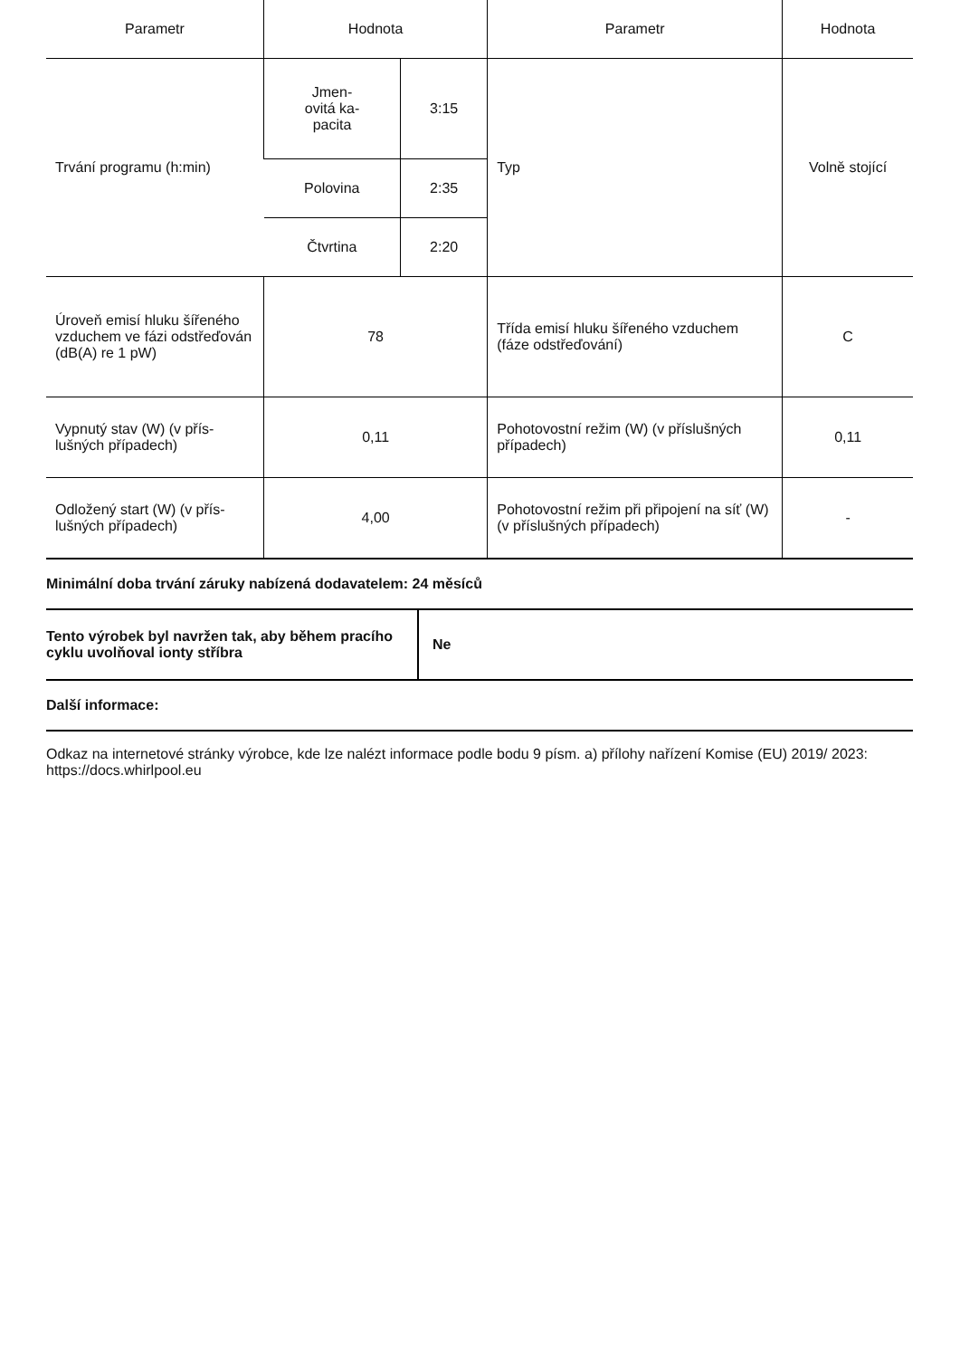| Parametr | Hodnota | | Parametr | Hodnota |
| --- | --- | --- | --- | --- |
| Trvání programu (h:min) | Jmen- ovitá ka- pacita | 3:15 | Typ | Volně stojící |
| | Polovina | 2:35 | | |
| | Čtvrtina | 2:20 | | |
| Úroveň emisí hluku šířeného vzduchem ve fázi odstřeďován (dB(A) re 1 pW) | 78 | | Třída emisí hluku šířeného vzduchem (fáze odstřeďování) | C |
| Vypnutý stav (W) (v přís-lušných případech) | 0,11 | | Pohotovostní režim (W) (v příslušných případech) | 0,11 |
| Odložený start (W) (v přís-lušných případech) | 4,00 | | Pohotovostní režim při připojení na síť (W) (v příslušných případech) | - |
Minimální doba trvání záruky nabízená dodavatelem: 24 měsíců
| Tento výrobek byl navržen tak, aby během pracího cyklu uvolňoval ionty stříbra | Ne |
Další informace:
Odkaz na internetové stránky výrobce, kde lze nalézt informace podle bodu 9 písm. a) přílohy nařízení Komise (EU) 2019/ 2023: https://docs.whirlpool.eu